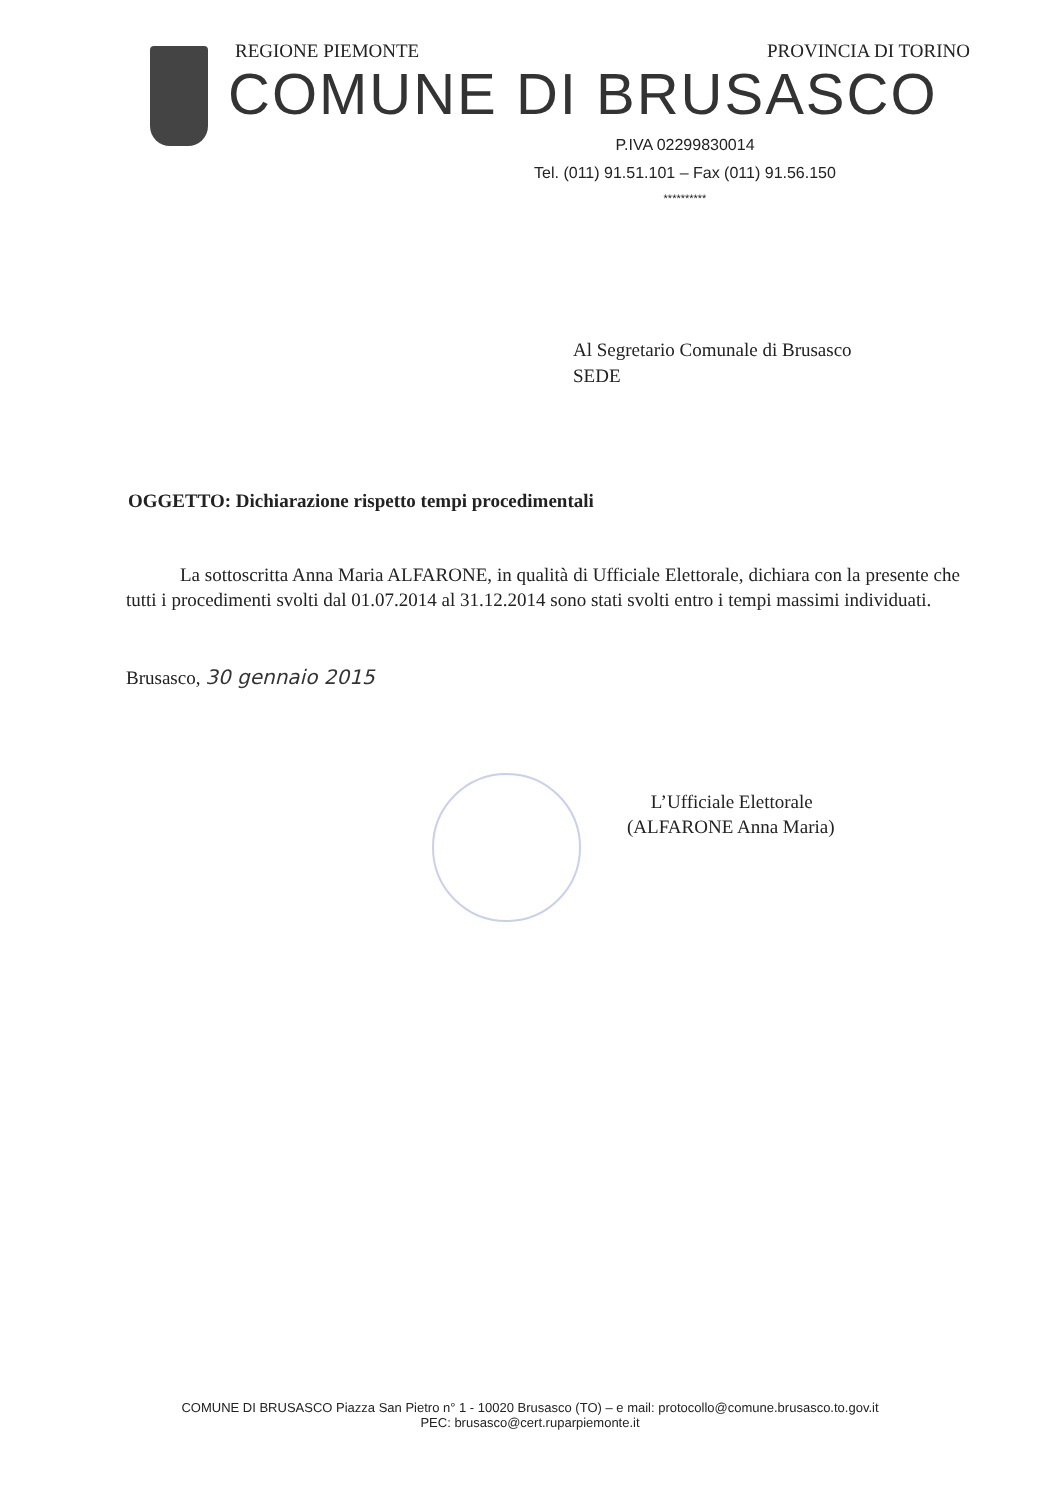REGIONE PIEMONTE PROVINCIA DI TORINO
COMUNE DI BRUSASCO
P.IVA 02299830014
Tel. (011) 91.51.101 – Fax (011) 91.56.150
**********
Al Segretario Comunale di Brusasco
SEDE
OGGETTO: Dichiarazione rispetto tempi procedimentali
La sottoscritta Anna Maria ALFARONE, in qualità di Ufficiale Elettorale, dichiara con la presente che tutti i procedimenti svolti dal 01.07.2014 al 31.12.2014 sono stati svolti entro i tempi massimi individuati.
Brusasco, 30 gennaio 2015
L’Ufficiale Elettorale
(ALFARONE Anna Maria)
COMUNE DI BRUSASCO Piazza San Pietro n° 1 - 10020 Brusasco (TO) – e mail: protocollo@comune.brusasco.to.gov.it
PEC: brusasco@cert.ruparpiemonte.it